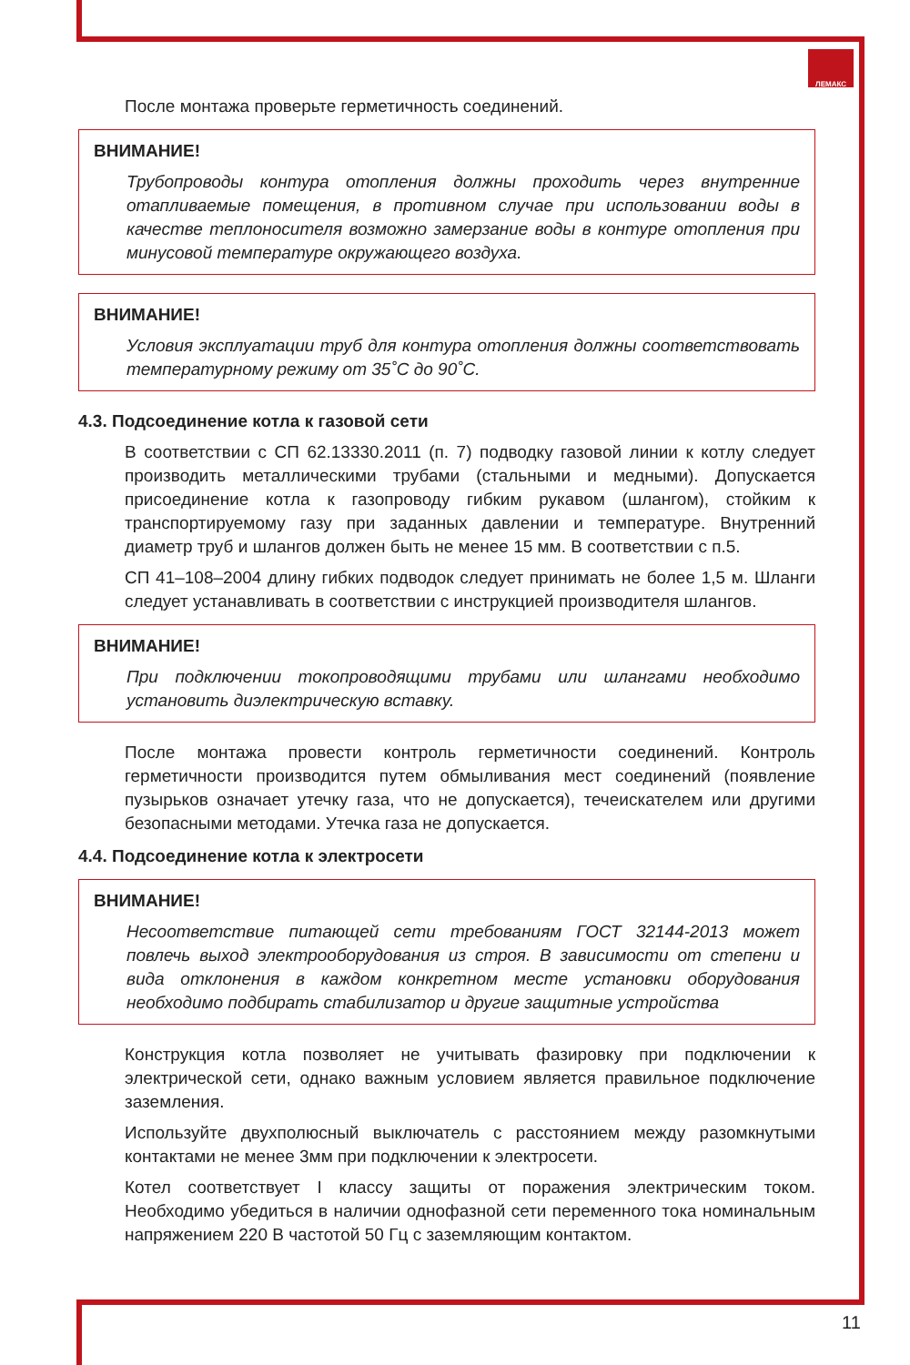ЛЕМАКС
После монтажа проверьте герметичность соединений.
ВНИМАНИЕ!
Трубопроводы контура отопления должны проходить через внутренние отапливаемые помещения, в противном случае при использовании воды в качестве теплоносителя возможно замерзание воды в контуре отопления при минусовой температуре окружающего воздуха.
ВНИМАНИЕ!
Условия эксплуатации труб для контура отопления должны соответствовать температурному режиму от 35˚С до 90˚С.
4.3. Подсоединение котла к газовой сети
В соответствии с СП 62.13330.2011 (п. 7) подводку газовой линии к котлу следует производить металлическими трубами (стальными и медными). Допускается присоединение котла к газопроводу гибким рукавом (шлангом), стойким к транспортируемому газу при заданных давлении и температуре. Внутренний диаметр труб и шлангов должен быть не менее 15 мм. В соответствии с п.5.
СП 41–108–2004 длину гибких подводок следует принимать не более 1,5 м. Шланги следует устанавливать в соответствии с инструкцией производителя шлангов.
ВНИМАНИЕ!
При подключении токопроводящими трубами или шлангами необходимо установить диэлектрическую вставку.
После монтажа провести контроль герметичности соединений. Контроль герметичности производится путем обмыливания мест соединений (появление пузырьков означает утечку газа, что не допускается), течеискателем или другими безопасными методами. Утечка газа не допускается.
4.4. Подсоединение котла к электросети
ВНИМАНИЕ!
Несоответствие питающей сети требованиям ГОСТ 32144-2013 может повлечь выход электрооборудования из строя. В зависимости от степени и вида отклонения в каждом конкретном месте установки оборудования необходимо подбирать стабилизатор и другие защитные устройства
Конструкция котла позволяет не учитывать фазировку при подключении к электрической сети, однако важным условием является правильное подключение заземления.
Используйте двухполюсный выключатель с расстоянием между разомкнутыми контактами не менее 3мм при подключении к электросети.
Котел соответствует I классу защиты от поражения электрическим током. Необходимо убедиться в наличии однофазной сети переменного тока номинальным напряжением 220 В частотой 50 Гц с заземляющим контактом.
11